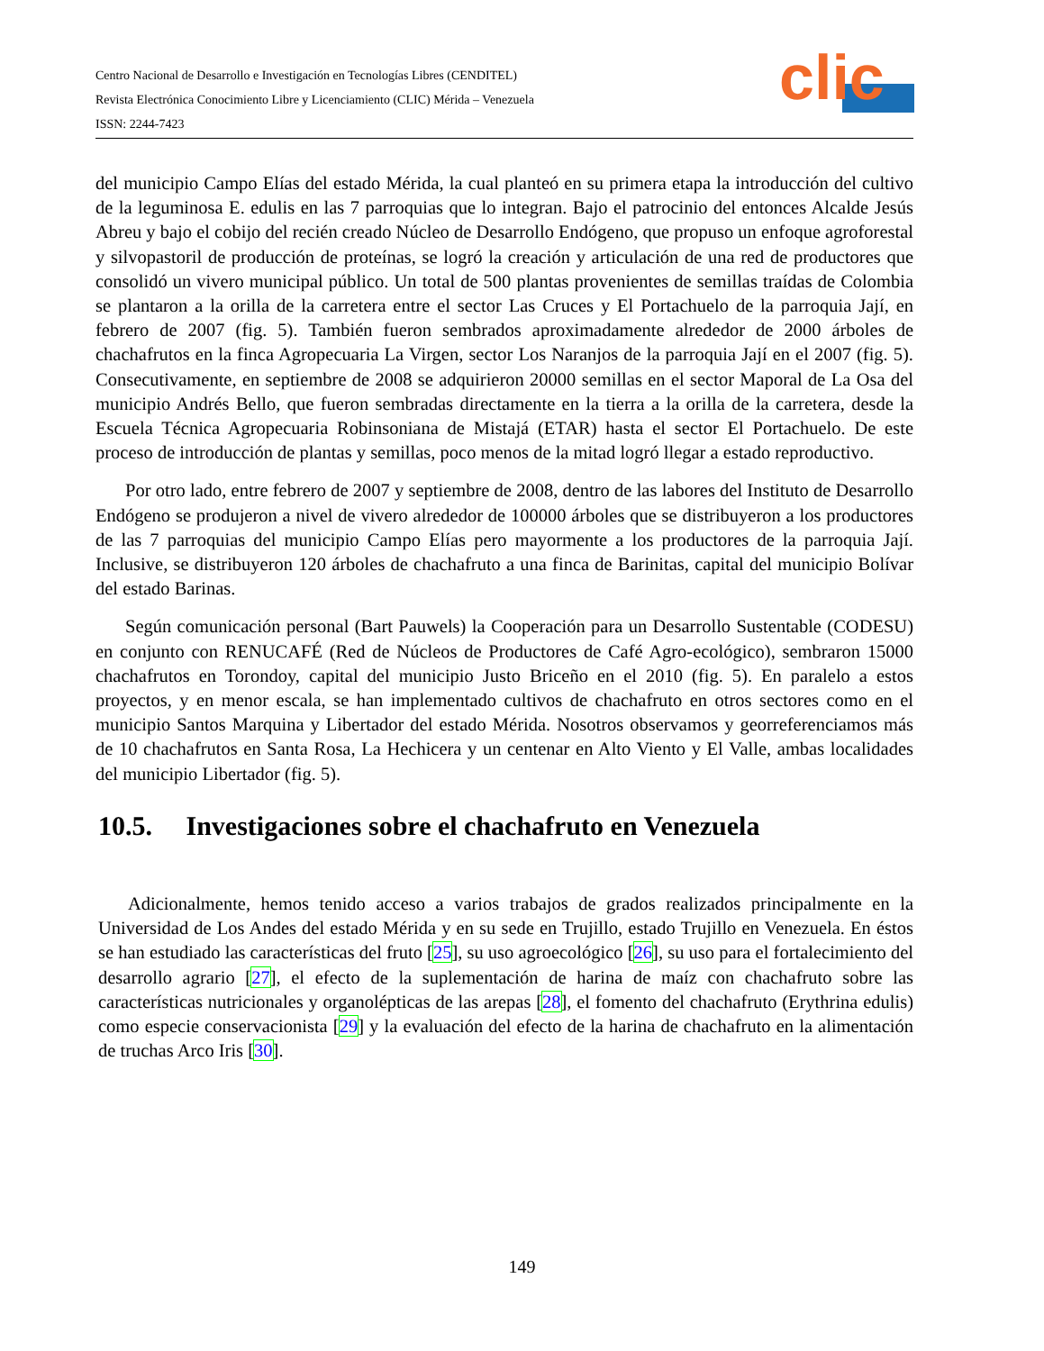Centro Nacional de Desarrollo e Investigación en Tecnologías Libres (CENDITEL)
Revista Electrónica Conocimiento Libre y Licenciamiento (CLIC) Mérida – Venezuela
ISSN: 2244-7423
clic
del municipio Campo Elías del estado Mérida, la cual planteó en su primera etapa la introducción del cultivo de la leguminosa E. edulis en las 7 parroquias que lo integran. Bajo el patrocinio del entonces Alcalde Jesús Abreu y bajo el cobijo del recién creado Núcleo de Desarrollo Endógeno, que propuso un enfoque agroforestal y silvopastoril de producción de proteínas, se logró la creación y articulación de una red de productores que consolidó un vivero municipal público. Un total de 500 plantas provenientes de semillas traídas de Colombia se plantaron a la orilla de la carretera entre el sector Las Cruces y El Portachuelo de la parroquia Jají, en febrero de 2007 (fig. 5). También fueron sembrados aproximadamente alrededor de 2000 árboles de chachafrutos en la finca Agropecuaria La Virgen, sector Los Naranjos de la parroquia Jají en el 2007 (fig. 5). Consecutivamente, en septiembre de 2008 se adquirieron 20000 semillas en el sector Maporal de La Osa del municipio Andrés Bello, que fueron sembradas directamente en la tierra a la orilla de la carretera, desde la Escuela Técnica Agropecuaria Robinsoniana de Mistajá (ETAR) hasta el sector El Portachuelo. De este proceso de introducción de plantas y semillas, poco menos de la mitad logró llegar a estado reproductivo.
Por otro lado, entre febrero de 2007 y septiembre de 2008, dentro de las labores del Instituto de Desarrollo Endógeno se produjeron a nivel de vivero alrededor de 100000 árboles que se distribuyeron a los productores de las 7 parroquias del municipio Campo Elías pero mayormente a los productores de la parroquia Jají. Inclusive, se distribuyeron 120 árboles de chachafruto a una finca de Barinitas, capital del municipio Bolívar del estado Barinas.
Según comunicación personal (Bart Pauwels) la Cooperación para un Desarrollo Sustentable (CODESU) en conjunto con RENUCAFÉ (Red de Núcleos de Productores de Café Agro-ecológico), sembraron 15000 chachafrutos en Torondoy, capital del municipio Justo Briceño en el 2010 (fig. 5). En paralelo a estos proyectos, y en menor escala, se han implementado cultivos de chachafruto en otros sectores como en el municipio Santos Marquina y Libertador del estado Mérida. Nosotros observamos y georreferenciamos más de 10 chachafrutos en Santa Rosa, La Hechicera y un centenar en Alto Viento y El Valle, ambas localidades del municipio Libertador (fig. 5).
10.5. Investigaciones sobre el chachafruto en Venezuela
Adicionalmente, hemos tenido acceso a varios trabajos de grados realizados principalmente en la Universidad de Los Andes del estado Mérida y en su sede en Trujillo, estado Trujillo en Venezuela. En éstos se han estudiado las características del fruto [25], su uso agroecológico [26], su uso para el fortalecimiento del desarrollo agrario [27], el efecto de la suplementación de harina de maíz con chachafruto sobre las características nutricionales y organolépticas de las arepas [28], el fomento del chachafruto (Erythrina edulis) como especie conservacionista [29] y la evaluación del efecto de la harina de chachafruto en la alimentación de truchas Arco Iris [30].
149